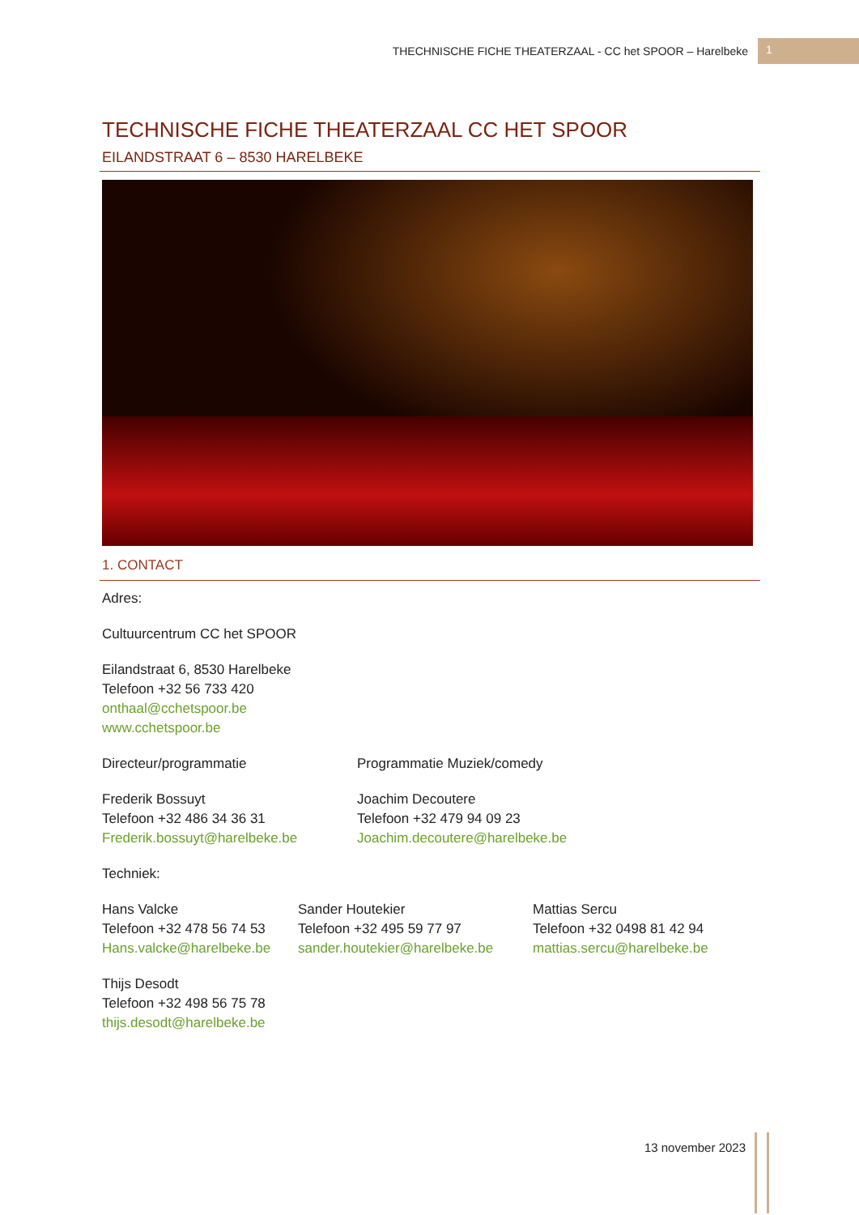THECHNISCHE FICHE THEATERZAAL - CC het SPOOR – Harelbeke 1
TECHNISCHE FICHE THEATERZAAL CC HET SPOOR
EILANDSTRAAT 6 – 8530 HARELBEKE
1. CONTACT
Adres:
Cultuurcentrum CC het SPOOR
Eilandstraat 6, 8530 Harelbeke
Telefoon +32 56 733 420
onthaal@cchetspoor.be
www.cchetspoor.be
Directeur/programmatie
Frederik Bossuyt
Telefoon +32 486 34 36 31
Frederik.bossuyt@harelbeke.be
Programmatie Muziek/comedy
Joachim Decoutere
Telefoon +32 479 94 09 23
Joachim.decoutere@harelbeke.be
Techniek:
Hans Valcke
Telefoon +32 478 56 74 53
Hans.valcke@harelbeke.be
Sander Houtekier
Telefoon +32 495 59 77 97
sander.houtekier@harelbeke.be
Mattias Sercu
Telefoon +32 0498 81 42 94
mattias.sercu@harelbeke.be
Thijs Desodt
Telefoon +32 498 56 75 78
thijs.desodt@harelbeke.be
13 november 2023